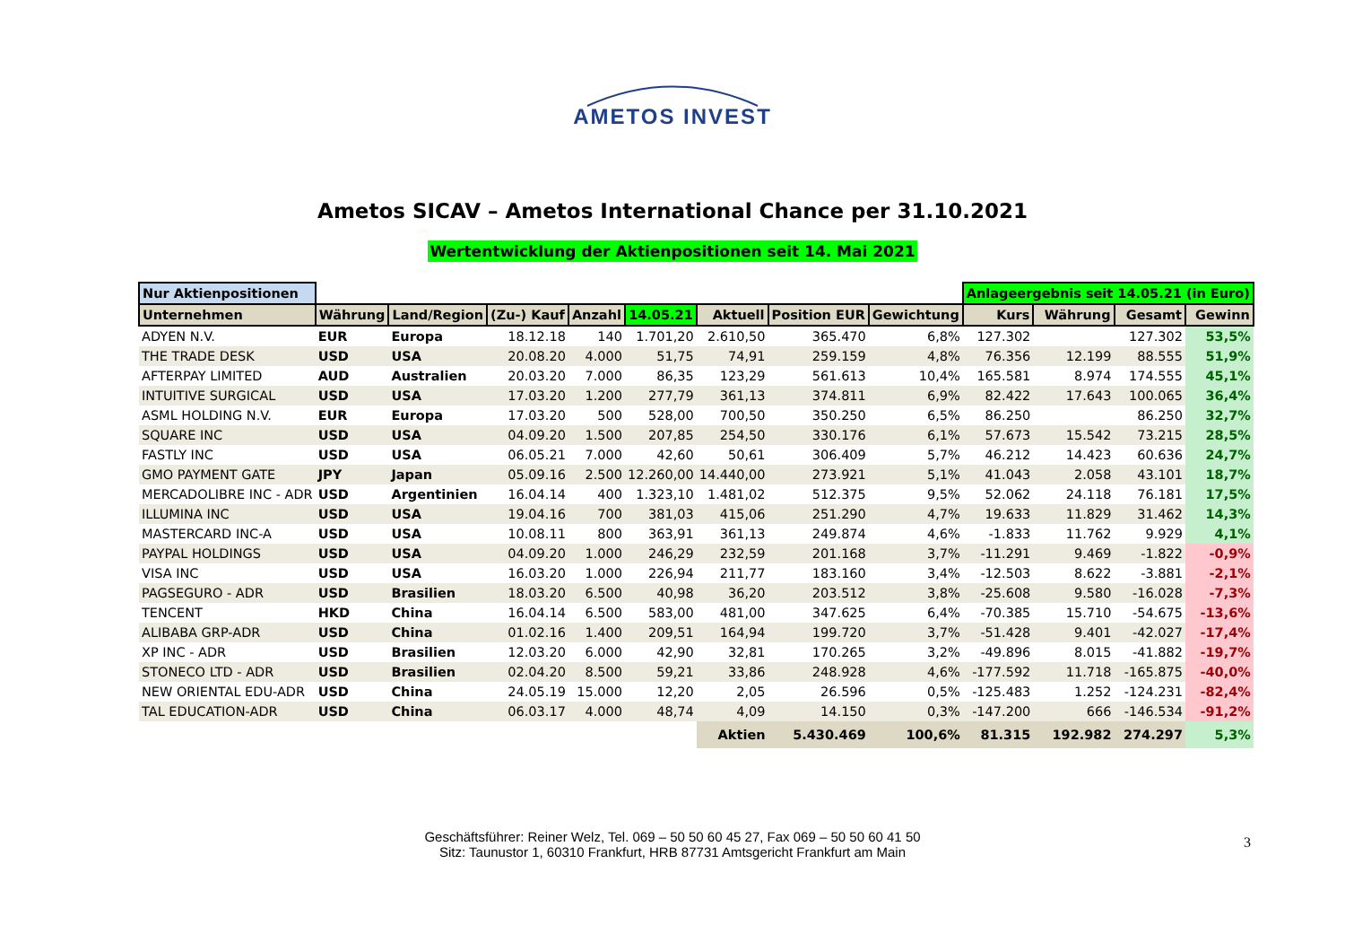AMETOS INVEST
Ametos SICAV – Ametos International Chance per 31.10.2021
Wertentwicklung der Aktienpositionen seit 14. Mai 2021
| Nur Aktienpositionen | | | | | | | | | Anlageergebnis seit 14.05.21 (in Euro) | | | |
| --- | --- | --- | --- | --- | --- | --- | --- | --- | --- | --- | --- | --- |
| Unternehmen | Währung | Land/Region | (Zu-) Kauf | Anzahl | 14.05.21 | Aktuell | Position EUR | Gewichtung | Kurs | Währung | Gesamt | Gewinn |
| ADYEN N.V. | EUR | Europa | 18.12.18 | 140 | 1.701,20 | 2.610,50 | 365.470 | 6,8% | 127.302 | | 127.302 | 53,5% |
| THE TRADE DESK | USD | USA | 20.08.20 | 4.000 | 51,75 | 74,91 | 259.159 | 4,8% | 76.356 | 12.199 | 88.555 | 51,9% |
| AFTERPAY LIMITED | AUD | Australien | 20.03.20 | 7.000 | 86,35 | 123,29 | 561.613 | 10,4% | 165.581 | 8.974 | 174.555 | 45,1% |
| INTUITIVE SURGICAL | USD | USA | 17.03.20 | 1.200 | 277,79 | 361,13 | 374.811 | 6,9% | 82.422 | 17.643 | 100.065 | 36,4% |
| ASML HOLDING N.V. | EUR | Europa | 17.03.20 | 500 | 528,00 | 700,50 | 350.250 | 6,5% | 86.250 | | 86.250 | 32,7% |
| SQUARE INC | USD | USA | 04.09.20 | 1.500 | 207,85 | 254,50 | 330.176 | 6,1% | 57.673 | 15.542 | 73.215 | 28,5% |
| FASTLY INC | USD | USA | 06.05.21 | 7.000 | 42,60 | 50,61 | 306.409 | 5,7% | 46.212 | 14.423 | 60.636 | 24,7% |
| GMO PAYMENT GATE | JPY | Japan | 05.09.16 | 2.500 | 12.260,00 | 14.440,00 | 273.921 | 5,1% | 41.043 | 2.058 | 43.101 | 18,7% |
| MERCADOLIBRE INC - ADR | USD | Argentinien | 16.04.14 | 400 | 1.323,10 | 1.481,02 | 512.375 | 9,5% | 52.062 | 24.118 | 76.181 | 17,5% |
| ILLUMINA INC | USD | USA | 19.04.16 | 700 | 381,03 | 415,06 | 251.290 | 4,7% | 19.633 | 11.829 | 31.462 | 14,3% |
| MASTERCARD INC-A | USD | USA | 10.08.11 | 800 | 363,91 | 361,13 | 249.874 | 4,6% | -1.833 | 11.762 | 9.929 | 4,1% |
| PAYPAL HOLDINGS | USD | USA | 04.09.20 | 1.000 | 246,29 | 232,59 | 201.168 | 3,7% | -11.291 | 9.469 | -1.822 | -0,9% |
| VISA INC | USD | USA | 16.03.20 | 1.000 | 226,94 | 211,77 | 183.160 | 3,4% | -12.503 | 8.622 | -3.881 | -2,1% |
| PAGSEGURO - ADR | USD | Brasilien | 18.03.20 | 6.500 | 40,98 | 36,20 | 203.512 | 3,8% | -25.608 | 9.580 | -16.028 | -7,3% |
| TENCENT | HKD | China | 16.04.14 | 6.500 | 583,00 | 481,00 | 347.625 | 6,4% | -70.385 | 15.710 | -54.675 | -13,6% |
| ALIBABA GRP-ADR | USD | China | 01.02.16 | 1.400 | 209,51 | 164,94 | 199.720 | 3,7% | -51.428 | 9.401 | -42.027 | -17,4% |
| XP INC - ADR | USD | Brasilien | 12.03.20 | 6.000 | 42,90 | 32,81 | 170.265 | 3,2% | -49.896 | 8.015 | -41.882 | -19,7% |
| STONECO LTD - ADR | USD | Brasilien | 02.04.20 | 8.500 | 59,21 | 33,86 | 248.928 | 4,6% | -177.592 | 11.718 | -165.875 | -40,0% |
| NEW ORIENTAL EDU-ADR | USD | China | 24.05.19 | 15.000 | 12,20 | 2,05 | 26.596 | 0,5% | -125.483 | 1.252 | -124.231 | -82,4% |
| TAL EDUCATION-ADR | USD | China | 06.03.17 | 4.000 | 48,74 | 4,09 | 14.150 | 0,3% | -147.200 | 666 | -146.534 | -91,2% |
| | | | | | | Aktien | 5.430.469 | 100,6% | 81.315 | 192.982 | 274.297 | 5,3% |
Geschäftsführer: Reiner Welz, Tel. 069 – 50 50 60 45 27, Fax 069 – 50 50 60 41 50
Sitz: Taunustor 1, 60310 Frankfurt, HRB 87731 Amtsgericht Frankfurt am Main
3